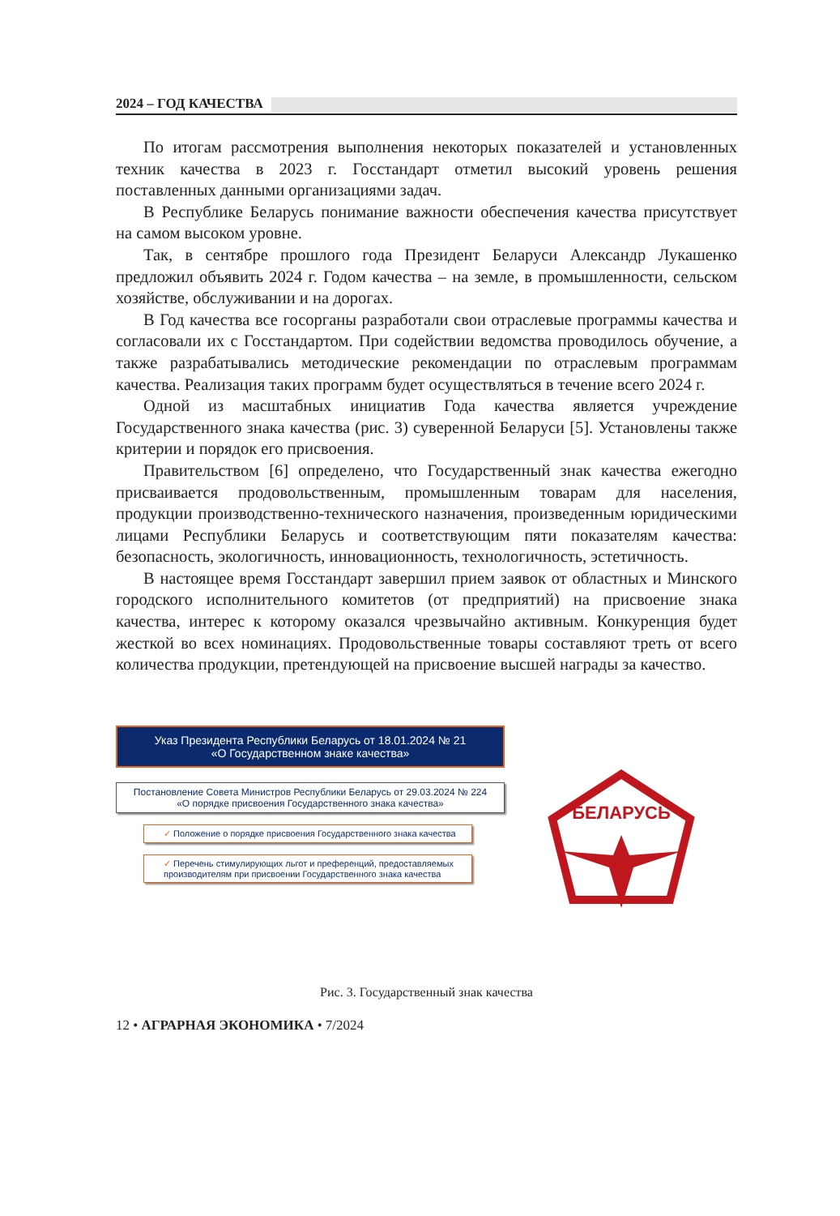2024 – ГОД КАЧЕСТВА
По итогам рассмотрения выполнения некоторых показателей и установленных техник качества в 2023 г. Госстандарт отметил высокий уровень решения поставленных данными организациями задач.
В Республике Беларусь понимание важности обеспечения качества присутствует на самом высоком уровне.
Так, в сентябре прошлого года Президент Беларуси Александр Лукашенко предложил объявить 2024 г. Годом качества – на земле, в промышленности, сельском хозяйстве, обслуживании и на дорогах.
В Год качества все госорганы разработали свои отраслевые программы качества и согласовали их с Госстандартом. При содействии ведомства проводилось обучение, а также разрабатывались методические рекомендации по отраслевым программам качества. Реализация таких программ будет осуществляться в течение всего 2024 г.
Одной из масштабных инициатив Года качества является учреждение Государственного знака качества (рис. 3) суверенной Беларуси [5]. Установлены также критерии и порядок его присвоения.
Правительством [6] определено, что Государственный знак качества ежегодно присваивается продовольственным, промышленным товарам для населения, продукции производственно-технического назначения, произведенным юридическими лицами Республики Беларусь и соответствующим пяти показателям качества: безопасность, экологичность, инновационность, технологичность, эстетичность.
В настоящее время Госстандарт завершил прием заявок от областных и Минского городского исполнительного комитетов (от предприятий) на присвоение знака качества, интерес к которому оказался чрезвычайно активным. Конкуренция будет жесткой во всех номинациях. Продовольственные товары составляют треть от всего количества продукции, претендующей на присвоение высшей награды за качество.
Указ Президента Республики Беларусь от 18.01.2024 № 21
«О Государственном знаке качества»
Постановление Совета Министров Республики Беларусь от 29.03.2024 № 224
«О порядке присвоения Государственного знака качества»
✓ Положение о порядке присвоения Государственного знака качества
✓ Перечень стимулирующих льгот и преференций, предоставляемых производителям при присвоении Государственного знака качества
БЕЛАРУСЬ
Рис. 3. Государственный знак качества
12 • АГРАРНАЯ ЭКОНОМИКА • 7/2024